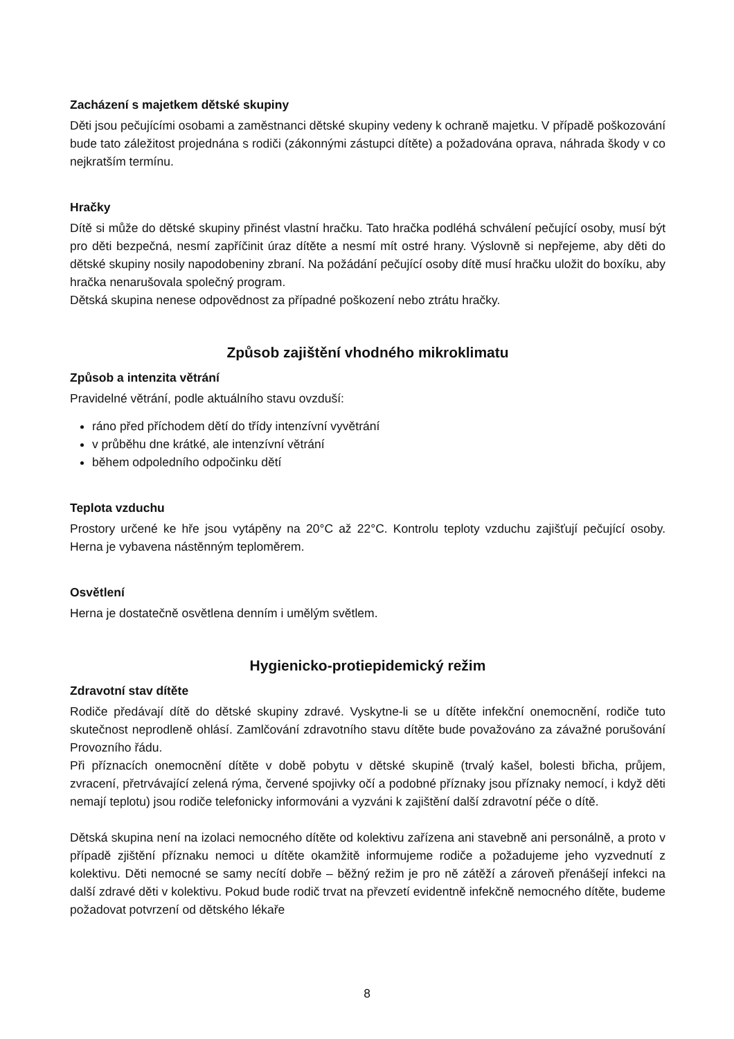Zacházení s majetkem dětské skupiny
Děti jsou pečujícími osobami a zaměstnanci dětské skupiny vedeny k ochraně majetku. V případě poškozování bude tato záležitost projednána s rodiči (zákonnými zástupci dítěte) a požadována oprava, náhrada škody v co nejkratším termínu.
Hračky
Dítě si může do dětské skupiny přinést vlastní hračku. Tato hračka podléhá schválení pečující osoby, musí být pro děti bezpečná, nesmí zapříčinit úraz dítěte a nesmí mít ostré hrany. Výslovně si nepřejeme, aby děti do dětské skupiny nosily napodobeniny zbraní. Na požádání pečující osoby dítě musí hračku uložit do boxíku, aby hračka nenarušovala společný program.
Dětská skupina nenese odpovědnost za případné poškození nebo ztrátu hračky.
Způsob zajištění vhodného mikroklimatu
Způsob a intenzita větrání
Pravidelné větrání, podle aktuálního stavu ovzduší:
ráno před příchodem dětí do třídy intenzívní vyvětrání
v průběhu dne krátké, ale intenzívní větrání
během odpoledního odpočinku dětí
Teplota vzduchu
Prostory určené ke hře jsou vytápěny na 20°C až 22°C. Kontrolu teploty vzduchu zajišťují pečující osoby. Herna je vybavena nástěnným teploměrem.
Osvětlení
Herna je dostatečně osvětlena denním i umělým světlem.
Hygienicko-protiepidemický režim
Zdravotní stav dítěte
Rodiče předávají dítě do dětské skupiny zdravé. Vyskytne-li se u dítěte infekční onemocnění, rodiče tuto skutečnost neprodleně ohlásí. Zamlčování zdravotního stavu dítěte bude považováno za závažné porušování Provozního řádu.
Při příznacích onemocnění dítěte v době pobytu v dětské skupině (trvalý kašel, bolesti břicha, průjem, zvracení, přetrvávající zelená rýma, červené spojivky očí a podobné příznaky jsou příznaky nemocí, i když děti nemají teplotu) jsou rodiče telefonicky informováni a vyzváni k zajištění další zdravotní péče o dítě.
Dětská skupina není na izolaci nemocného dítěte od kolektivu zařízena ani stavebně ani personálně, a proto v případě zjištění příznaku nemoci u dítěte okamžitě informujeme rodiče a požadujeme jeho vyzvednutí z kolektivu. Děti nemocné se samy necítí dobře – běžný režim je pro ně zátěží a zároveň přenášejí infekci na další zdravé děti v kolektivu. Pokud bude rodič trvat na převzetí evidentně infekčně nemocného dítěte, budeme požadovat potvrzení od dětského lékaře
8